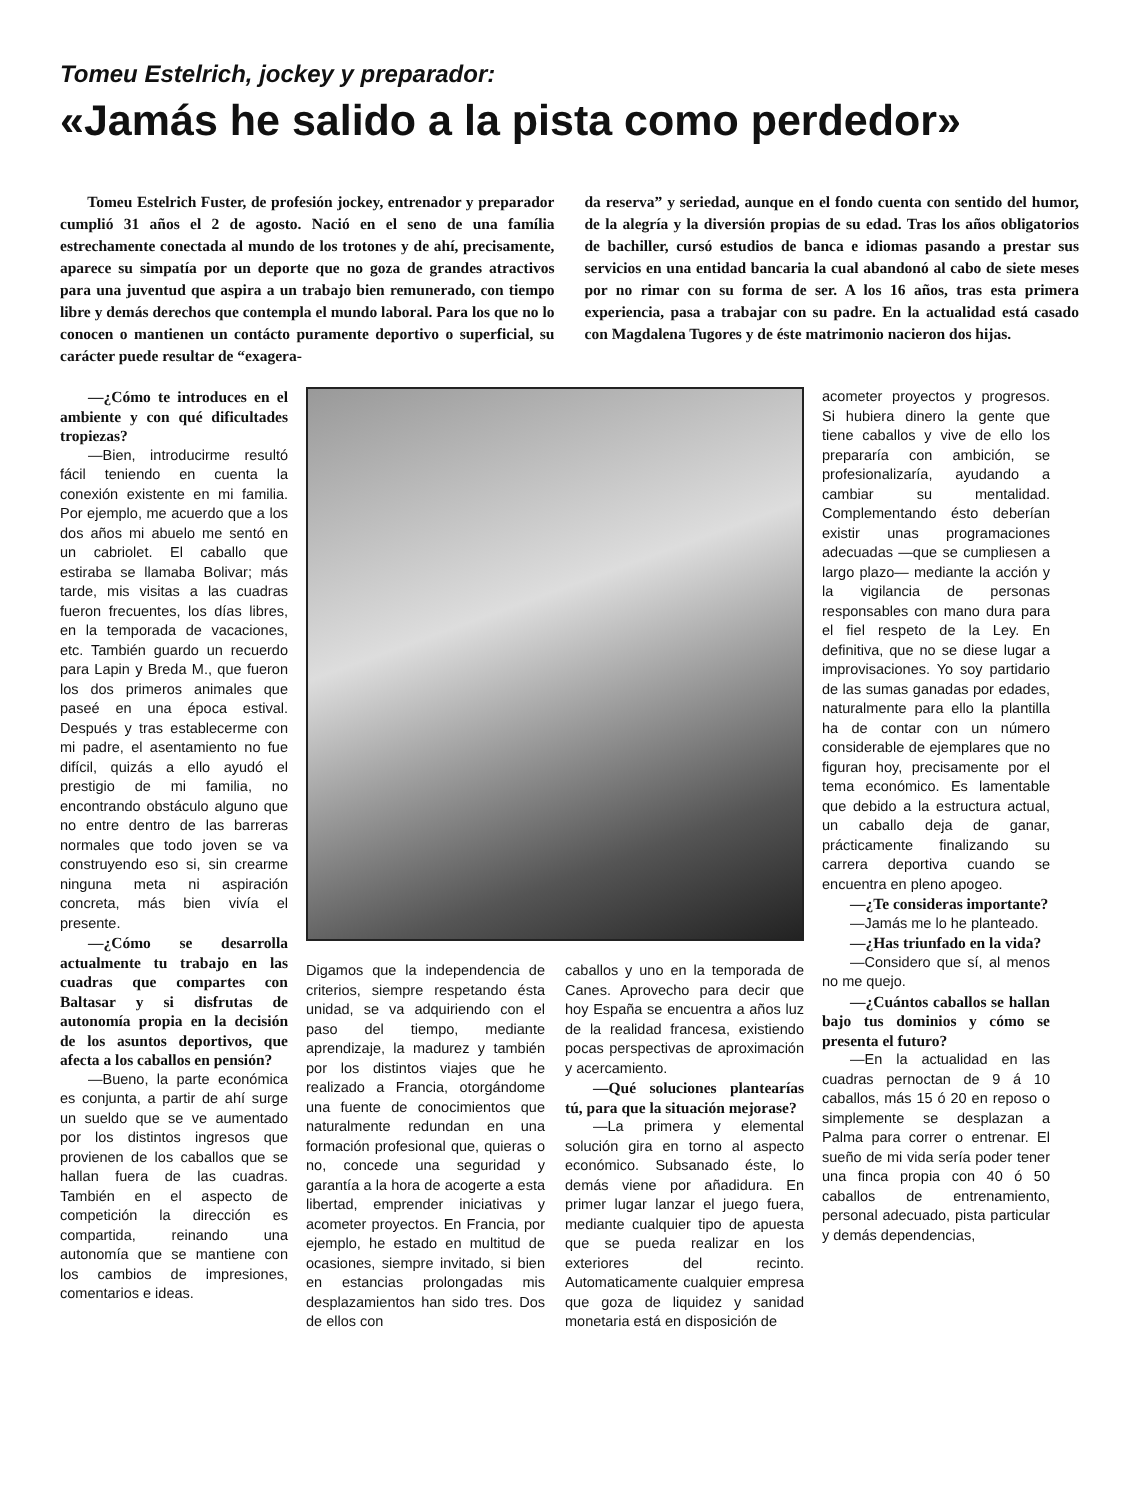Tomeu Estelrich, jockey y preparador:
«Jamás he salido a la pista como perdedor»
Tomeu Estelrich Fuster, de profesión jockey, entrenador y preparador cumplió 31 años el 2 de agosto. Nació en el seno de una família estrechamente conectada al mundo de los trotones y de ahí, precisamente, aparece su simpatía por un deporte que no goza de grandes atractivos para una juventud que aspira a un trabajo bien remunerado, con tiempo libre y demás derechos que contempla el mundo laboral. Para los que no lo conocen o mantienen un contácto puramente deportivo o superficial, su carácter puede resultar de “exagera-
da reserva” y seriedad, aunque en el fondo cuenta con sentido del humor, de la alegría y la diversión propias de su edad. Tras los años obligatorios de bachiller, cursó estudios de banca e idiomas pasando a prestar sus servicios en una entidad bancaria la cual abandonó al cabo de siete meses por no rimar con su forma de ser. A los 16 años, tras esta primera experiencia, pasa a trabajar con su padre. En la actualidad está casado con Magdalena Tugores y de éste matrimonio nacieron dos hijas.
—¿Cómo te introduces en el ambiente y con qué dificultades tropiezas?
—Bien, introducirme resultó fácil teniendo en cuenta la conexión existente en mi familia. Por ejemplo, me acuerdo que a los dos años mi abuelo me sentó en un cabriolet. El caballo que estiraba se llamaba Bolivar; más tarde, mis visitas a las cuadras fueron frecuentes, los días libres, en la temporada de vacaciones, etc. También guardo un recuerdo para Lapin y Breda M., que fueron los dos primeros animales que paseé en una época estival. Después y tras establecerme con mi padre, el asentamiento no fue difícil, quizás a ello ayudó el prestigio de mi familia, no encontrando obstáculo alguno que no entre dentro de las barreras normales que todo joven se va construyendo eso si, sin crearme ninguna meta ni aspiración concreta, más bien vivía el presente.
—¿Cómo se desarrolla actualmente tu trabajo en las cuadras que compartes con Baltasar y si disfrutas de autonomía propia en la decisión de los asuntos deportivos, que afecta a los caballos en pensión?
—Bueno, la parte económica es conjunta, a partir de ahí surge un sueldo que se ve aumentado por los distintos ingresos que provienen de los caballos que se hallan fuera de las cuadras. También en el aspecto de competición la dirección es compartida, reinando una autonomía que se mantiene con los cambios de impresiones, comentarios e ideas.
Digamos que la independencia de criterios, siempre respetando ésta unidad, se va adquiriendo con el paso del tiempo, mediante aprendizaje, la madurez y también por los distintos viajes que he realizado a Francia, otorgándome una fuente de conocimientos que naturalmente redundan en una formación profesional que, quieras o no, concede una seguridad y garantía a la hora de acogerte a esta libertad, emprender iniciativas y acometer proyectos. En Francia, por ejemplo, he estado en multitud de ocasiones, siempre invitado, si bien en estancias prolongadas mis desplazamientos han sido tres. Dos de ellos con
caballos y uno en la temporada de Canes. Aprovecho para decir que hoy España se encuentra a años luz de la realidad francesa, existiendo pocas perspectivas de aproximación y acercamiento.
—Qué soluciones plantearías tú, para que la situación mejorase?
—La primera y elemental solución gira en torno al aspecto económico. Subsanado éste, lo demás viene por añadidura. En primer lugar lanzar el juego fuera, mediante cualquier tipo de apuesta que se pueda realizar en los exteriores del recinto. Automaticamente cualquier empresa que goza de liquidez y sanidad monetaria está en disposición de
acometer proyectos y progresos. Si hubiera dinero la gente que tiene caballos y vive de ello los prepararía con ambición, se profesionalizaría, ayudando a cambiar su mentalidad. Complementando ésto deberían existir unas programaciones adecuadas —que se cumpliesen a largo plazo— mediante la acción y la vigilancia de personas responsables con mano dura para el fiel respeto de la Ley. En definitiva, que no se diese lugar a improvisaciones. Yo soy partidario de las sumas ganadas por edades, naturalmente para ello la plantilla ha de contar con un número considerable de ejemplares que no figuran hoy, precisamente por el tema económico. Es lamentable que debido a la estructura actual, un caballo deja de ganar, prácticamente finalizando su carrera deportiva cuando se encuentra en pleno apogeo.
—¿Te consideras importante?
—Jamás me lo he planteado.
—¿Has triunfado en la vida?
—Considero que sí, al menos no me quejo.
—¿Cuántos caballos se hallan bajo tus dominios y cómo se presenta el futuro?
—En la actualidad en las cuadras pernoctan de 9 á 10 caballos, más 15 ó 20 en reposo o simplemente se desplazan a Palma para correr o entrenar. El sueño de mi vida sería poder tener una finca propia con 40 ó 50 caballos de entrenamiento, personal adecuado, pista particular y demás dependencias,